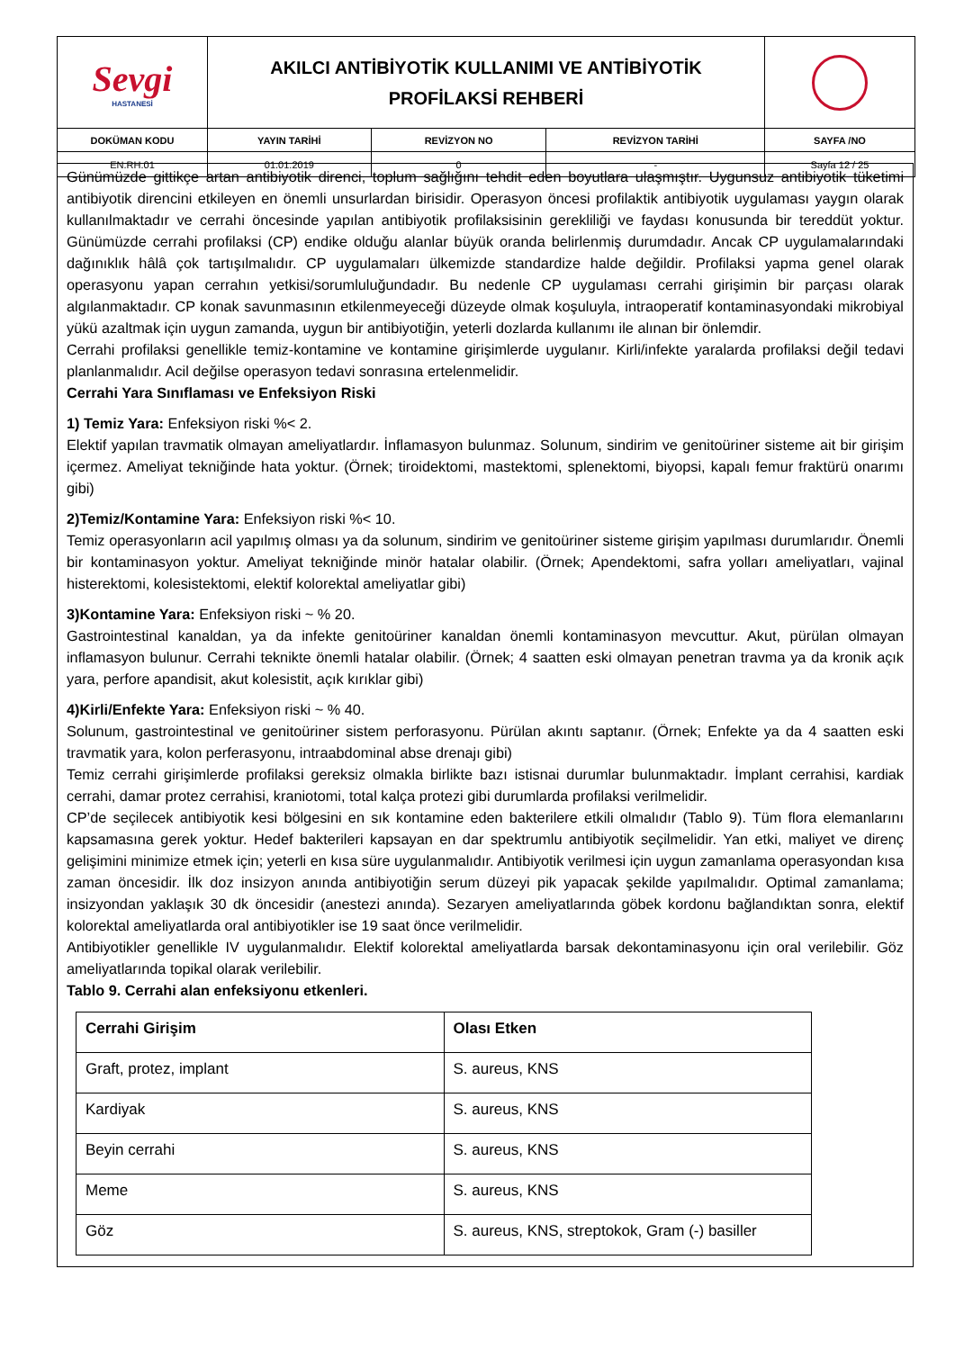| Sevgi HASTANESİ | AKILCI ANTİBİYOTİK KULLANIMI VE ANTİBİYOTİK PROFİLAKSİ REHBERİ | | | |
| DOKÜMAN KODU | YAYIN TARİHİ | REVİZYON NO | REVİZYON TARİHİ | SAYFA /NO |
| EN.RH.01 | 01.01.2019 | 0 | - | Sayfa 12 / 25 |
Günümüzde gittikçe artan antibiyotik direnci, toplum sağlığını tehdit eden boyutlara ulaşmıştır. Uygunsuz antibiyotik tüketimi antibiyotik direncini etkileyen en önemli unsurlardan birisidir. Operasyon öncesi profilaktik antibiyotik uygulaması yaygın olarak kullanılmaktadır ve cerrahi öncesinde yapılan antibiyotik profilaksisinin gerekliliği ve faydası konusunda bir tereddüt yoktur. Günümüzde cerrahi profilaksi (CP) endike olduğu alanlar büyük oranda belirlenmiş durumdadır. Ancak CP uygulamalarındaki dağınıklık hâlâ çok tartışılmalıdır. CP uygulamaları ülkemizde standardize halde değildir. Profilaksi yapma genel olarak operasyonu yapan cerrahın yetkisi/sorumluluğundadır. Bu nedenle CP uygulaması cerrahi girişimin bir parçası olarak algılanmaktadır. CP konak savunmasının etkilenmeyeceği düzeyde olmak koşuluyla, intraoperatif kontaminasyondaki mikrobiyal yükü azaltmak için uygun zamanda, uygun bir antibiyotiğin, yeterli dozlarda kullanımı ile alınan bir önlemdir.
Cerrahi profilaksi genellikle temiz-kontamine ve kontamine girişimlerde uygulanır. Kirli/infekte yaralarda profilaksi değil tedavi planlanmalıdır. Acil değilse operasyon tedavi sonrasına ertelenmelidir.
Cerrahi Yara Sınıflaması ve Enfeksiyon Riski
1) Temiz Yara: Enfeksiyon riski %< 2.
Elektif yapılan travmatik olmayan ameliyatlardır. İnflamasyon bulunmaz. Solunum, sindirim ve genitoüriner sisteme ait bir girişim içermez. Ameliyat tekniğinde hata yoktur. (Örnek; tiroidektomi, mastektomi, splenektomi, biyopsi, kapalı femur fraktürü onarımı gibi)
2)Temiz/Kontamine Yara: Enfeksiyon riski %< 10.
Temiz operasyonların acil yapılmış olması ya da solunum, sindirim ve genitoüriner sisteme girişim yapılması durumlarıdır. Önemli bir kontaminasyon yoktur. Ameliyat tekniğinde minör hatalar olabilir. (Örnek; Apendektomi, safra yolları ameliyatları, vajinal histerektomi, kolesistektomi, elektif kolorektal ameliyatlar gibi)
3)Kontamine Yara: Enfeksiyon riski ~ % 20.
Gastrointestinal kanaldan, ya da infekte genitoüriner kanaldan önemli kontaminasyon mevcuttur. Akut, pürülan olmayan inflamasyon bulunur. Cerrahi teknikte önemli hatalar olabilir. (Örnek; 4 saatten eski olmayan penetran travma ya da kronik açık yara, perfore apandisit, akut kolesistit, açık kırıklar gibi)
4)Kirli/Enfekte Yara: Enfeksiyon riski ~ % 40.
Solunum, gastrointestinal ve genitoüriner sistem perforasyonu. Pürülan akıntı saptanır. (Örnek; Enfekte ya da 4 saatten eski travmatik yara, kolon perferasyonu, intraabdominal abse drenajı gibi)
Temiz cerrahi girişimlerde profilaksi gereksiz olmakla birlikte bazı istisnai durumlar bulunmaktadır. İmplant cerrahisi, kardiak cerrahi, damar protez cerrahisi, kraniotomi, total kalça protezi gibi durumlarda profilaksi verilmelidir.
CP’de seçilecek antibiyotik kesi bölgesini en sık kontamine eden bakterilere etkili olmalıdır (Tablo 9). Tüm flora elemanlarını kapsamasına gerek yoktur. Hedef bakterileri kapsayan en dar spektrumlu antibiyotik seçilmelidir. Yan etki, maliyet ve direnç gelişimini minimize etmek için; yeterli en kısa süre uygulanmalıdır. Antibiyotik verilmesi için uygun zamanlama operasyondan kısa zaman öncesidir. İlk doz insizyon anında antibiyotiğin serum düzeyi pik yapacak şekilde yapılmalıdır. Optimal zamanlama; insizyondan yaklaşık 30 dk öncesidir (anestezi anında). Sezaryen ameliyatlarında göbek kordonu bağlandıktan sonra, elektif kolorektal ameliyatlarda oral antibiyotikler ise 19 saat önce verilmelidir.
Antibiyotikler genellikle IV uygulanmalıdır. Elektif kolorektal ameliyatlarda barsak dekontaminasyonu için oral verilebilir. Göz ameliyatlarında topikal olarak verilebilir.
Tablo 9. Cerrahi alan enfeksiyonu etkenleri.
| Cerrahi Girişim | Olası Etken |
| Graft, protez, implant | S. aureus, KNS |
| Kardiyak | S. aureus, KNS |
| Beyin cerrahi | S. aureus, KNS |
| Meme | S. aureus, KNS |
| Göz | S. aureus, KNS, streptokok, Gram (-) basiller |